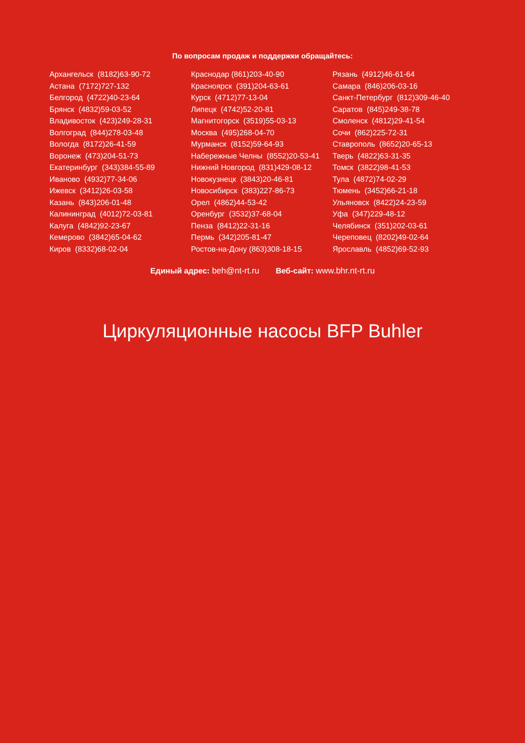По вопросам продаж и поддержки обращайтесь:
| Архангельск (8182)63-90-72 | Краснодар (861)203-40-90 | Рязань (4912)46-61-64 |
| Астана (7172)727-132 | Красноярск (391)204-63-61 | Самара (846)206-03-16 |
| Белгород (4722)40-23-64 | Курск (4712)77-13-04 | Санкт-Петербург (812)309-46-40 |
| Брянск (4832)59-03-52 | Липецк (4742)52-20-81 | Саратов (845)249-38-78 |
| Владивосток (423)249-28-31 | Магнитогорск (3519)55-03-13 | Смоленск (4812)29-41-54 |
| Волгоград (844)278-03-48 | Москва (495)268-04-70 | Сочи (862)225-72-31 |
| Вологда (8172)26-41-59 | Мурманск (8152)59-64-93 | Ставрополь (8652)20-65-13 |
| Воронеж (473)204-51-73 | Набережные Челны (8552)20-53-41 | Тверь (4822)63-31-35 |
| Екатеринбург (343)384-55-89 | Нижний Новгород (831)429-08-12 | Томск (3822)98-41-53 |
| Иваново (4932)77-34-06 | Новокузнецк (3843)20-46-81 | Тула (4872)74-02-29 |
| Ижевск (3412)26-03-58 | Новосибирск (383)227-86-73 | Тюмень (3452)66-21-18 |
| Казань (843)206-01-48 | Орел (4862)44-53-42 | Ульяновск (8422)24-23-59 |
| Калининград (4012)72-03-81 | Оренбург (3532)37-68-04 | Уфа (347)229-48-12 |
| Калуга (4842)92-23-67 | Пенза (8412)22-31-16 | Челябинск (351)202-03-61 |
| Кемерово (3842)65-04-62 | Пермь (342)205-81-47 | Череповец (8202)49-02-64 |
| Киров (8332)68-02-04 | Ростов-на-Дону (863)308-18-15 | Ярославль (4852)69-52-93 |
Единый адрес: beh@nt-rt.ru Веб-сайт: www.bhr.nt-rt.ru
Циркуляционные насосы BFP Buhler